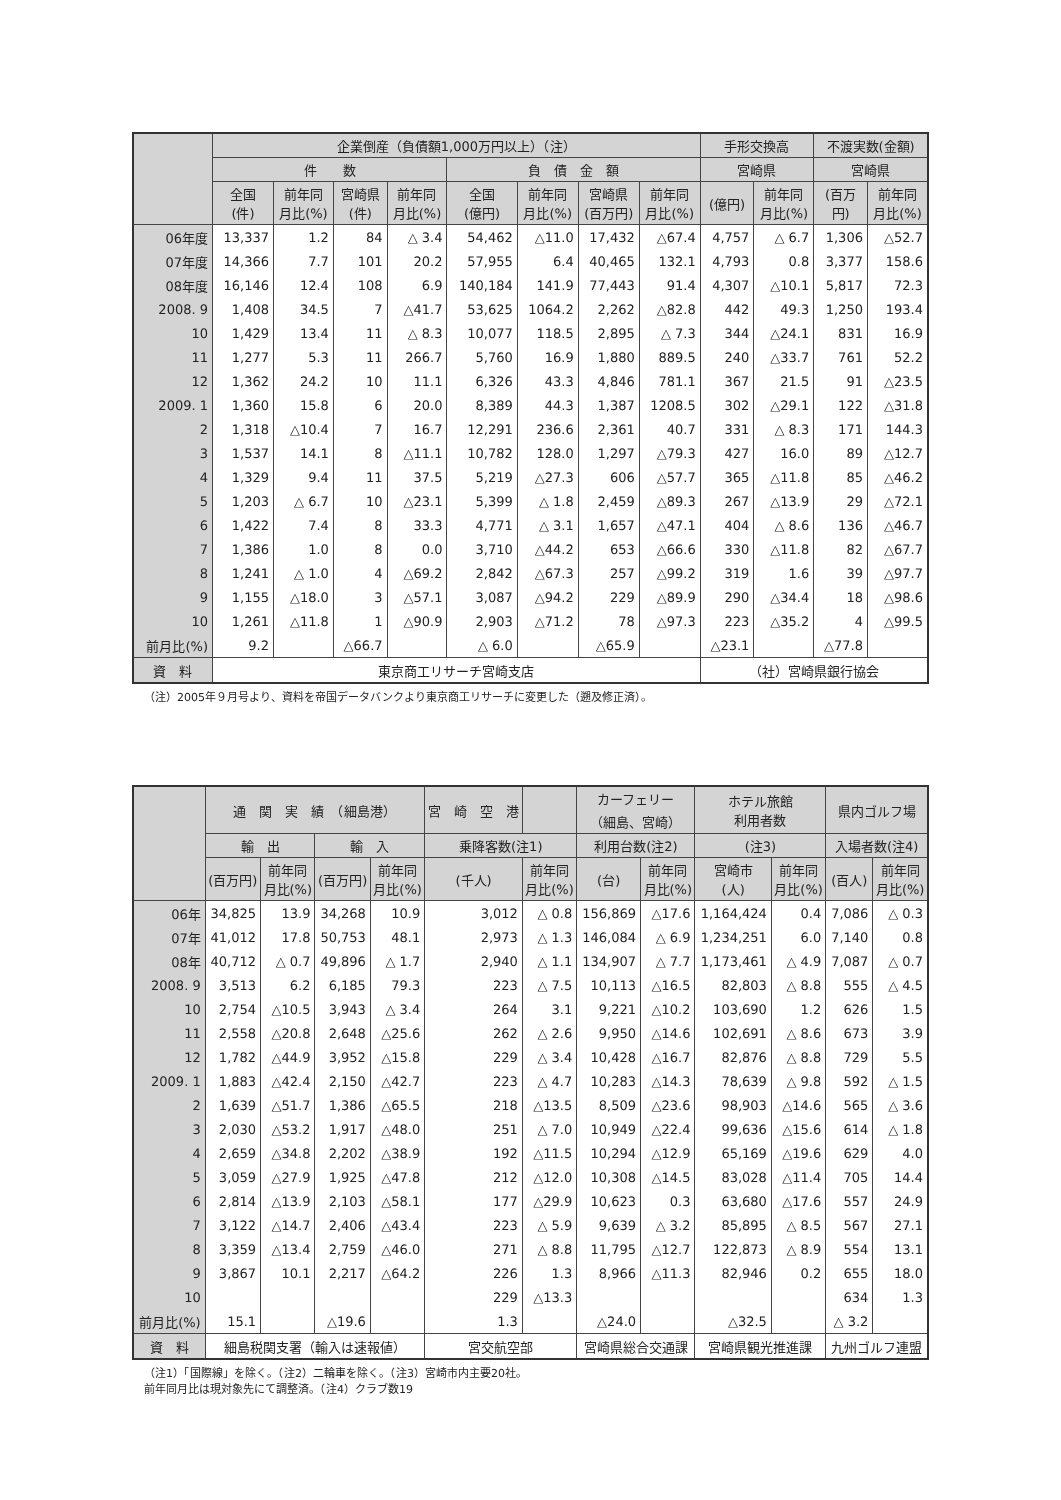| | 企業倒産（負債額1,000万円以上）（注） | | | | | | | | 手形交換高 | | 不渡実数(金額) | |
| --- | --- | --- | --- | --- | --- | --- | --- | --- | --- | --- | --- | --- |
| | 件 数 | | | | 負 債 金 額 | | | | 宮崎県 | | 宮崎県 | |
| | 全国 (件) | 前年同 月比(%) | 宮崎県 (件) | 前年同 月比(%) | 全国 (億円) | 前年同 月比(%) | 宮崎県 (百万円) | 前年同 月比(%) | (億円) | 前年同 月比(%) | (百万 円) | 前年同 月比(%) |
| 06年度 | 13,337 | 1.2 | 84 | △ 3.4 | 54,462 | △11.0 | 17,432 | △67.4 | 4,757 | △ 6.7 | 1,306 | △52.7 |
| 07年度 | 14,366 | 7.7 | 101 | 20.2 | 57,955 | 6.4 | 40,465 | 132.1 | 4,793 | 0.8 | 3,377 | 158.6 |
| 08年度 | 16,146 | 12.4 | 108 | 6.9 | 140,184 | 141.9 | 77,443 | 91.4 | 4,307 | △10.1 | 5,817 | 72.3 |
| 2008. 9 | 1,408 | 34.5 | 7 | △41.7 | 53,625 | 1064.2 | 2,262 | △82.8 | 442 | 49.3 | 1,250 | 193.4 |
| 10 | 1,429 | 13.4 | 11 | △ 8.3 | 10,077 | 118.5 | 2,895 | △ 7.3 | 344 | △24.1 | 831 | 16.9 |
| 11 | 1,277 | 5.3 | 11 | 266.7 | 5,760 | 16.9 | 1,880 | 889.5 | 240 | △33.7 | 761 | 52.2 |
| 12 | 1,362 | 24.2 | 10 | 11.1 | 6,326 | 43.3 | 4,846 | 781.1 | 367 | 21.5 | 91 | △23.5 |
| 2009. 1 | 1,360 | 15.8 | 6 | 20.0 | 8,389 | 44.3 | 1,387 | 1208.5 | 302 | △29.1 | 122 | △31.8 |
| 2 | 1,318 | △10.4 | 7 | 16.7 | 12,291 | 236.6 | 2,361 | 40.7 | 331 | △ 8.3 | 171 | 144.3 |
| 3 | 1,537 | 14.1 | 8 | △11.1 | 10,782 | 128.0 | 1,297 | △79.3 | 427 | 16.0 | 89 | △12.7 |
| 4 | 1,329 | 9.4 | 11 | 37.5 | 5,219 | △27.3 | 606 | △57.7 | 365 | △11.8 | 85 | △46.2 |
| 5 | 1,203 | △ 6.7 | 10 | △23.1 | 5,399 | △ 1.8 | 2,459 | △89.3 | 267 | △13.9 | 29 | △72.1 |
| 6 | 1,422 | 7.4 | 8 | 33.3 | 4,771 | △ 3.1 | 1,657 | △47.1 | 404 | △ 8.6 | 136 | △46.7 |
| 7 | 1,386 | 1.0 | 8 | 0.0 | 3,710 | △44.2 | 653 | △66.6 | 330 | △11.8 | 82 | △67.7 |
| 8 | 1,241 | △ 1.0 | 4 | △69.2 | 2,842 | △67.3 | 257 | △99.2 | 319 | 1.6 | 39 | △97.7 |
| 9 | 1,155 | △18.0 | 3 | △57.1 | 3,087 | △94.2 | 229 | △89.9 | 290 | △34.4 | 18 | △98.6 |
| 10 | 1,261 | △11.8 | 1 | △90.9 | 2,903 | △71.2 | 78 | △97.3 | 223 | △35.2 | 4 | △99.5 |
| 前月比(%) | 9.2 | | △66.7 | | △ 6.0 | | △65.9 | | △23.1 | | △77.8 | |
| 資 料 | 東京商工リサーチ宮崎支店 | | | | | | | | （社）宮崎県銀行協会 | | | |
（注）2005年９月号より、資料を帝国データバンクより東京商工リサーチに変更した（遡及修正済）。
| | 通 関 実 績 （細島港） | | | | 宮 崎 空 港 | | カーフェリー （細島、宮崎） | | ホテル旅館 利用者数 | | 県内ゴルフ場 | |
| --- | --- | --- | --- | --- | --- | --- | --- | --- | --- | --- | --- | --- |
| | 輸 出 | | 輸 入 | | 乗降客数(注1) | | 利用台数(注2) | | (注3) | | 入場者数(注4) | |
| | (百万円) | 前年同 月比(%) | (百万円) | 前年同 月比(%) | (千人) | 前年同 月比(%) | (台) | 前年同 月比(%) | 宮崎市 (人) | 前年同 月比(%) | (百人) | 前年同 月比(%) |
| 06年 | 34,825 | 13.9 | 34,268 | 10.9 | 3,012 | △ 0.8 | 156,869 | △17.6 | 1,164,424 | 0.4 | 7,086 | △ 0.3 |
| 07年 | 41,012 | 17.8 | 50,753 | 48.1 | 2,973 | △ 1.3 | 146,084 | △ 6.9 | 1,234,251 | 6.0 | 7,140 | 0.8 |
| 08年 | 40,712 | △ 0.7 | 49,896 | △ 1.7 | 2,940 | △ 1.1 | 134,907 | △ 7.7 | 1,173,461 | △ 4.9 | 7,087 | △ 0.7 |
| 2008. 9 | 3,513 | 6.2 | 6,185 | 79.3 | 223 | △ 7.5 | 10,113 | △16.5 | 82,803 | △ 8.8 | 555 | △ 4.5 |
| 10 | 2,754 | △10.5 | 3,943 | △ 3.4 | 264 | 3.1 | 9,221 | △10.2 | 103,690 | 1.2 | 626 | 1.5 |
| 11 | 2,558 | △20.8 | 2,648 | △25.6 | 262 | △ 2.6 | 9,950 | △14.6 | 102,691 | △ 8.6 | 673 | 3.9 |
| 12 | 1,782 | △44.9 | 3,952 | △15.8 | 229 | △ 3.4 | 10,428 | △16.7 | 82,876 | △ 8.8 | 729 | 5.5 |
| 2009. 1 | 1,883 | △42.4 | 2,150 | △42.7 | 223 | △ 4.7 | 10,283 | △14.3 | 78,639 | △ 9.8 | 592 | △ 1.5 |
| 2 | 1,639 | △51.7 | 1,386 | △65.5 | 218 | △13.5 | 8,509 | △23.6 | 98,903 | △14.6 | 565 | △ 3.6 |
| 3 | 2,030 | △53.2 | 1,917 | △48.0 | 251 | △ 7.0 | 10,949 | △22.4 | 99,636 | △15.6 | 614 | △ 1.8 |
| 4 | 2,659 | △34.8 | 2,202 | △38.9 | 192 | △11.5 | 10,294 | △12.9 | 65,169 | △19.6 | 629 | 4.0 |
| 5 | 3,059 | △27.9 | 1,925 | △47.8 | 212 | △12.0 | 10,308 | △14.5 | 83,028 | △11.4 | 705 | 14.4 |
| 6 | 2,814 | △13.9 | 2,103 | △58.1 | 177 | △29.9 | 10,623 | 0.3 | 63,680 | △17.6 | 557 | 24.9 |
| 7 | 3,122 | △14.7 | 2,406 | △43.4 | 223 | △ 5.9 | 9,639 | △ 3.2 | 85,895 | △ 8.5 | 567 | 27.1 |
| 8 | 3,359 | △13.4 | 2,759 | △46.0 | 271 | △ 8.8 | 11,795 | △12.7 | 122,873 | △ 8.9 | 554 | 13.1 |
| 9 | 3,867 | 10.1 | 2,217 | △64.2 | 226 | 1.3 | 8,966 | △11.3 | 82,946 | 0.2 | 655 | 18.0 |
| 10 | | | | | 229 | △13.3 | | | | | 634 | 1.3 |
| 前月比(%) | 15.1 | | △19.6 | | 1.3 | | △24.0 | | △32.5 | | △ 3.2 | |
| 資 料 | 細島税関支署（輸入は速報値） | | | | 宮交航空部 | | 宮崎県総合交通課 | | 宮崎県観光推進課 | | 九州ゴルフ連盟 | |
（注1）「国際線」を除く。（注2）二輪車を除く。（注3）宮崎市内主要20社。
前年同月比は現対象先にて調整済。（注4）クラブ数19